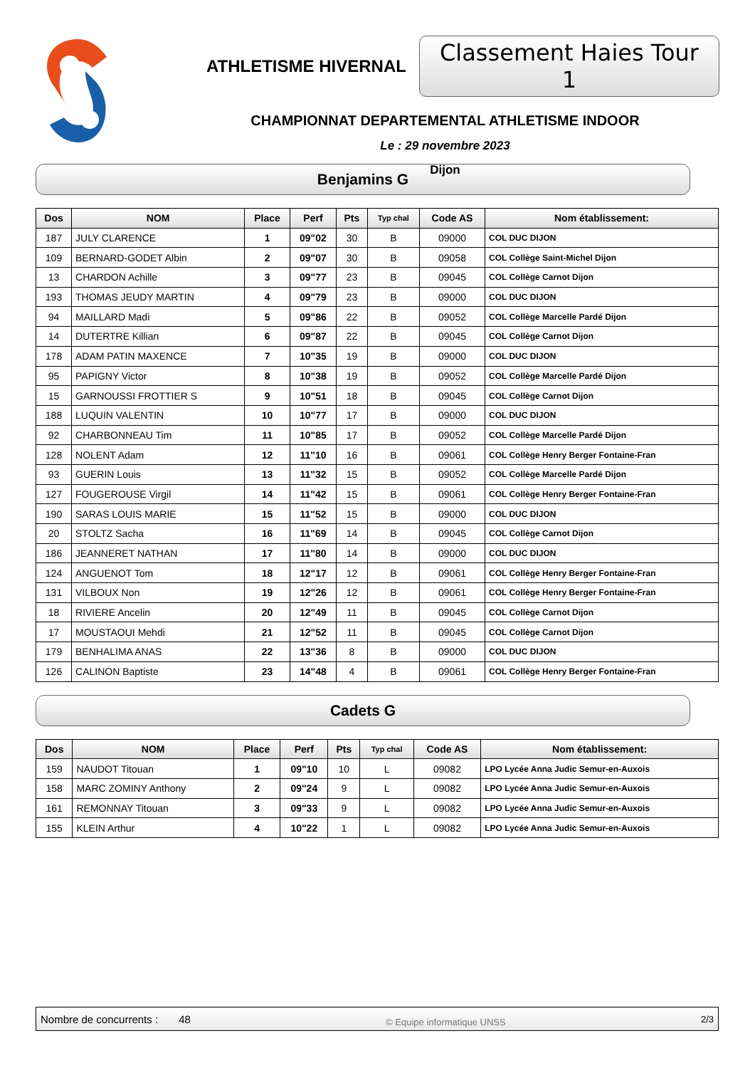ATHLETISME HIVERNAL Classement Haies Tour 1
CHAMPIONNAT DEPARTEMENTAL ATHLETISME INDOOR
Le : 29 novembre 2023
Dijon
Benjamins G
| Dos | NOM | Place | Perf | Pts | Typ chal | Code AS | Nom établissement: |
| --- | --- | --- | --- | --- | --- | --- | --- |
| 187 | JULY CLARENCE | 1 | 09"02 | 30 | B | 09000 | COL DUC DIJON |
| 109 | BERNARD-GODET Albin | 2 | 09"07 | 30 | B | 09058 | COL Collège Saint-Michel Dijon |
| 13 | CHARDON Achille | 3 | 09"77 | 23 | B | 09045 | COL Collège Carnot Dijon |
| 193 | THOMAS JEUDY MARTIN | 4 | 09"79 | 23 | B | 09000 | COL DUC DIJON |
| 94 | MAILLARD Madi | 5 | 09"86 | 22 | B | 09052 | COL Collège Marcelle Pardé Dijon |
| 14 | DUTERTRE Killian | 6 | 09"87 | 22 | B | 09045 | COL Collège Carnot Dijon |
| 178 | ADAM PATIN MAXENCE | 7 | 10"35 | 19 | B | 09000 | COL DUC DIJON |
| 95 | PAPIGNY Victor | 8 | 10"38 | 19 | B | 09052 | COL Collège Marcelle Pardé Dijon |
| 15 | GARNOUSSI FROTTIER S | 9 | 10"51 | 18 | B | 09045 | COL Collège Carnot Dijon |
| 188 | LUQUIN VALENTIN | 10 | 10"77 | 17 | B | 09000 | COL DUC DIJON |
| 92 | CHARBONNEAU Tim | 11 | 10"85 | 17 | B | 09052 | COL Collège Marcelle Pardé Dijon |
| 128 | NOLENT Adam | 12 | 11"10 | 16 | B | 09061 | COL Collège Henry Berger Fontaine-Fran |
| 93 | GUERIN Louis | 13 | 11"32 | 15 | B | 09052 | COL Collège Marcelle Pardé Dijon |
| 127 | FOUGEROUSE Virgil | 14 | 11"42 | 15 | B | 09061 | COL Collège Henry Berger Fontaine-Fran |
| 190 | SARAS LOUIS MARIE | 15 | 11"52 | 15 | B | 09000 | COL DUC DIJON |
| 20 | STOLTZ Sacha | 16 | 11"69 | 14 | B | 09045 | COL Collège Carnot Dijon |
| 186 | JEANNERET NATHAN | 17 | 11"80 | 14 | B | 09000 | COL DUC DIJON |
| 124 | ANGUENOT Tom | 18 | 12"17 | 12 | B | 09061 | COL Collège Henry Berger Fontaine-Fran |
| 131 | VILBOUX Non | 19 | 12"26 | 12 | B | 09061 | COL Collège Henry Berger Fontaine-Fran |
| 18 | RIVIERE Ancelin | 20 | 12"49 | 11 | B | 09045 | COL Collège Carnot Dijon |
| 17 | MOUSTAOUI Mehdi | 21 | 12"52 | 11 | B | 09045 | COL Collège Carnot Dijon |
| 179 | BENHALIMA ANAS | 22 | 13"36 | 8 | B | 09000 | COL DUC DIJON |
| 126 | CALINON Baptiste | 23 | 14"48 | 4 | B | 09061 | COL Collège Henry Berger Fontaine-Fran |
Cadets G
| Dos | NOM | Place | Perf | Pts | Typ chal | Code AS | Nom établissement: |
| --- | --- | --- | --- | --- | --- | --- | --- |
| 159 | NAUDOT Titouan | 1 | 09"10 | 10 | L | 09082 | LPO Lycée Anna Judic Semur-en-Auxois |
| 158 | MARC ZOMINY Anthony | 2 | 09"24 | 9 | L | 09082 | LPO Lycée Anna Judic Semur-en-Auxois |
| 161 | REMONNAY Titouan | 3 | 09"33 | 9 | L | 09082 | LPO Lycée Anna Judic Semur-en-Auxois |
| 155 | KLEIN Arthur | 4 | 10"22 | 1 | L | 09082 | LPO Lycée Anna Judic Semur-en-Auxois |
Nombre de concurrents : 48 © Equipe informatique UNSS 2/3